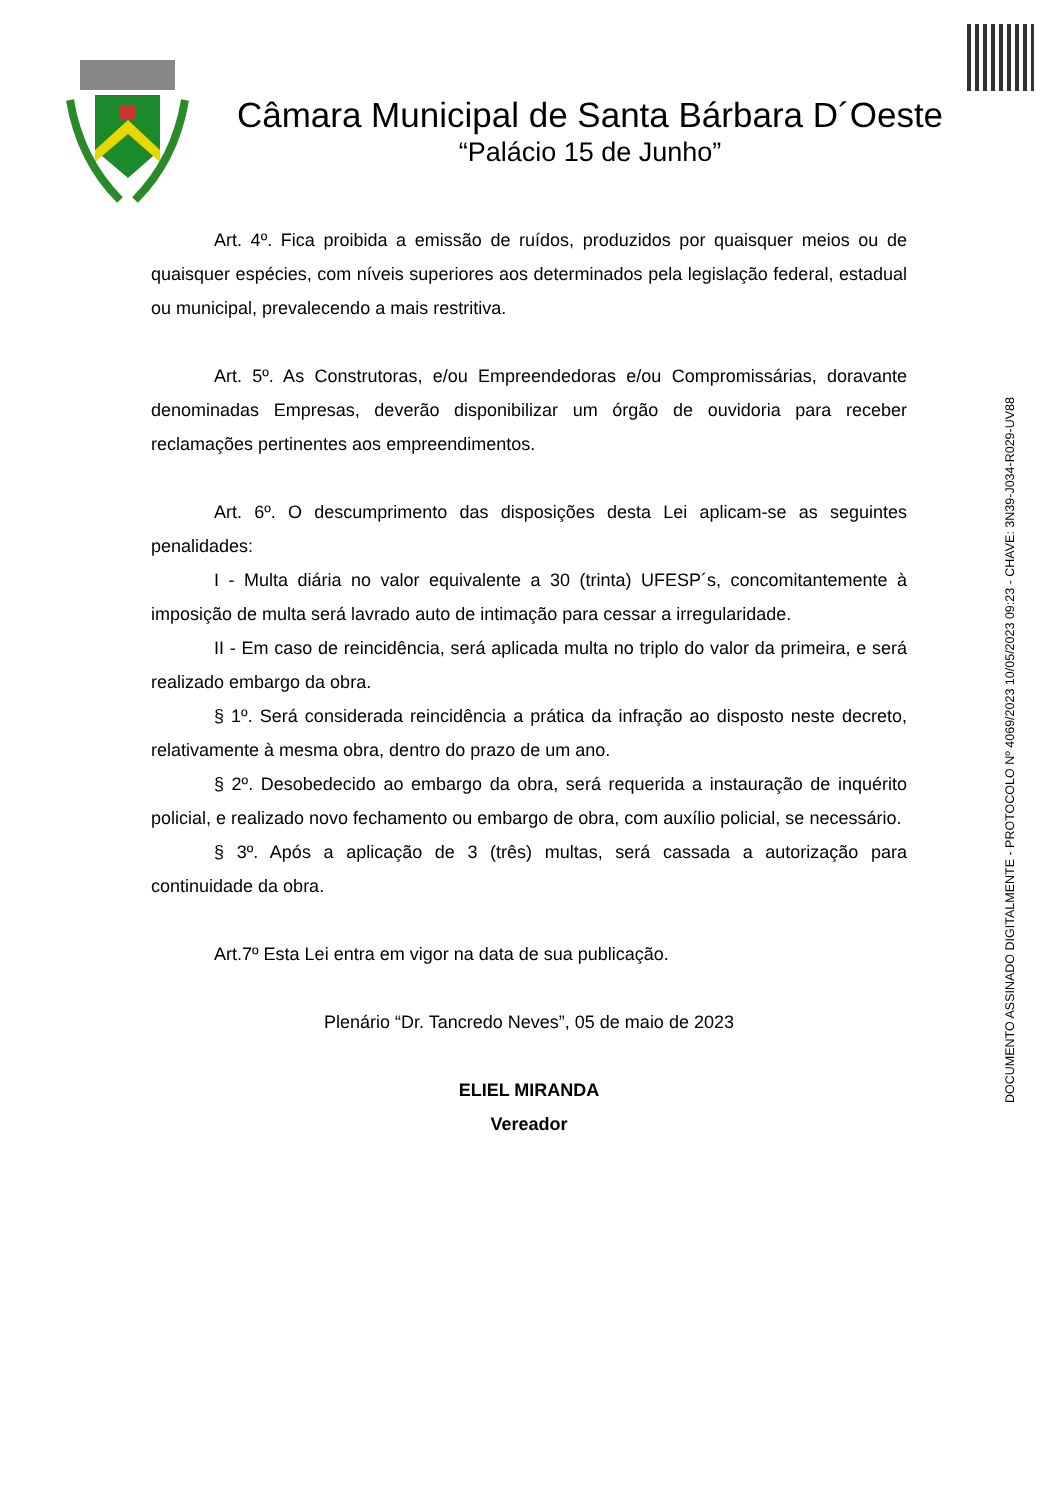Câmara Municipal de Santa Bárbara D´Oeste
“Palácio 15 de Junho”
DOCUMENTO ASSINADO DIGITALMENTE - PROTOCOLO Nº 4069/2023 10/05/2023 09:23 - CHAVE: 3N39-J034-R029-UV88
Art. 4º. Fica proibida a emissão de ruídos, produzidos por quaisquer meios ou de quaisquer espécies, com níveis superiores aos determinados pela legislação federal, estadual ou municipal, prevalecendo a mais restritiva.
Art. 5º. As Construtoras, e/ou Empreendedoras e/ou Compromissárias, doravante denominadas Empresas, deverão disponibilizar um órgão de ouvidoria para receber reclamações pertinentes aos empreendimentos.
Art. 6º. O descumprimento das disposições desta Lei aplicam-se as seguintes penalidades:
I - Multa diária no valor equivalente a 30 (trinta) UFESP´s, concomitantemente à imposição de multa será lavrado auto de intimação para cessar a irregularidade.
II - Em caso de reincidência, será aplicada multa no triplo do valor da primeira, e será realizado embargo da obra.
§ 1º. Será considerada reincidência a prática da infração ao disposto neste decreto, relativamente à mesma obra, dentro do prazo de um ano.
§ 2º. Desobedecido ao embargo da obra, será requerida a instauração de inquérito policial, e realizado novo fechamento ou embargo de obra, com auxílio policial, se necessário.
§ 3º. Após a aplicação de 3 (três) multas, será cassada a autorização para continuidade da obra.
Art.7º Esta Lei entra em vigor na data de sua publicação.
Plenário “Dr. Tancredo Neves”, 05 de maio de 2023
ELIEL MIRANDA
Vereador